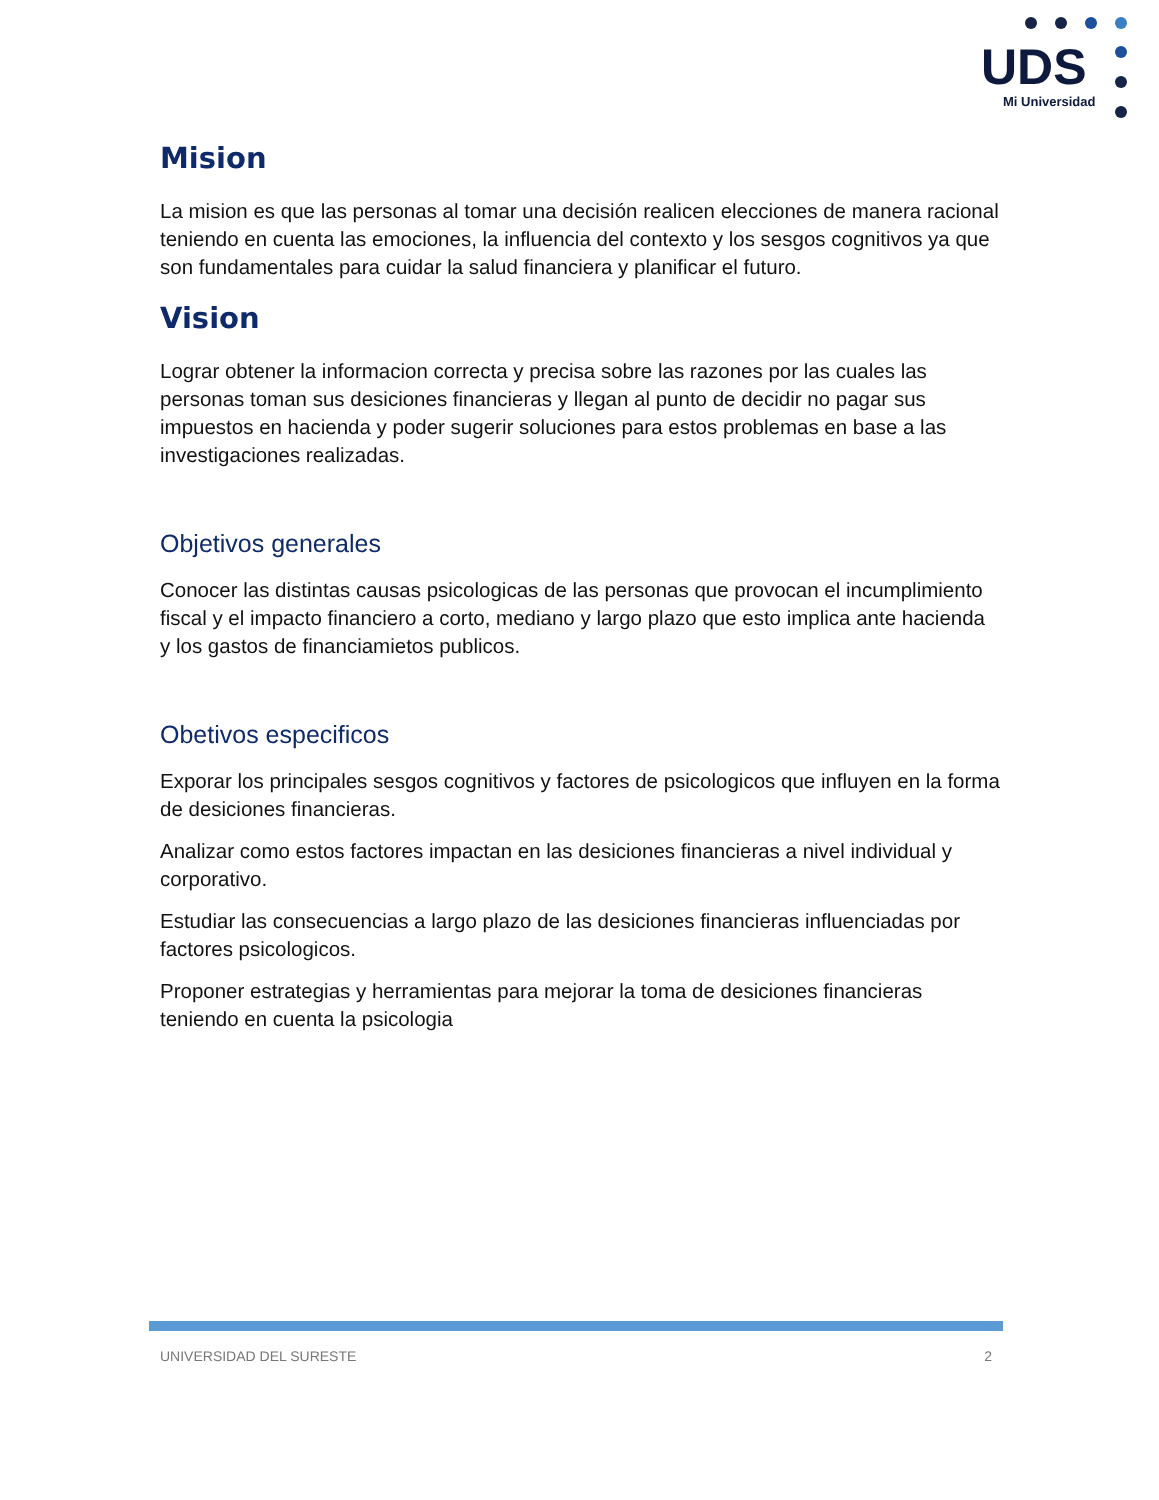UDS
Mi Universidad
Mision
La mision es que las personas al tomar una decisión realicen elecciones de manera racional teniendo en cuenta las emociones, la influencia del contexto y los sesgos cognitivos ya que son fundamentales para cuidar la salud financiera y planificar el futuro.
Vision
Lograr obtener la informacion correcta y precisa sobre las razones por las cuales las personas toman sus desiciones financieras y llegan al punto de decidir no pagar sus impuestos en hacienda y poder sugerir soluciones para estos problemas en base a las investigaciones realizadas.
Objetivos generales
Conocer las distintas causas psicologicas de las personas que provocan el incumplimiento fiscal y el impacto financiero a corto, mediano y largo plazo que esto implica ante hacienda y los gastos de financiamietos publicos.
Obetivos especificos
Exporar los principales sesgos cognitivos y factores de psicologicos que influyen en la forma de desiciones financieras.
Analizar como estos factores impactan en las desiciones financieras a nivel individual y corporativo.
Estudiar las consecuencias a largo plazo de las desiciones financieras influenciadas por factores psicologicos.
Proponer estrategias y herramientas para mejorar la toma de desiciones financieras teniendo en cuenta la psicologia
UNIVERSIDAD DEL SURESTE 2